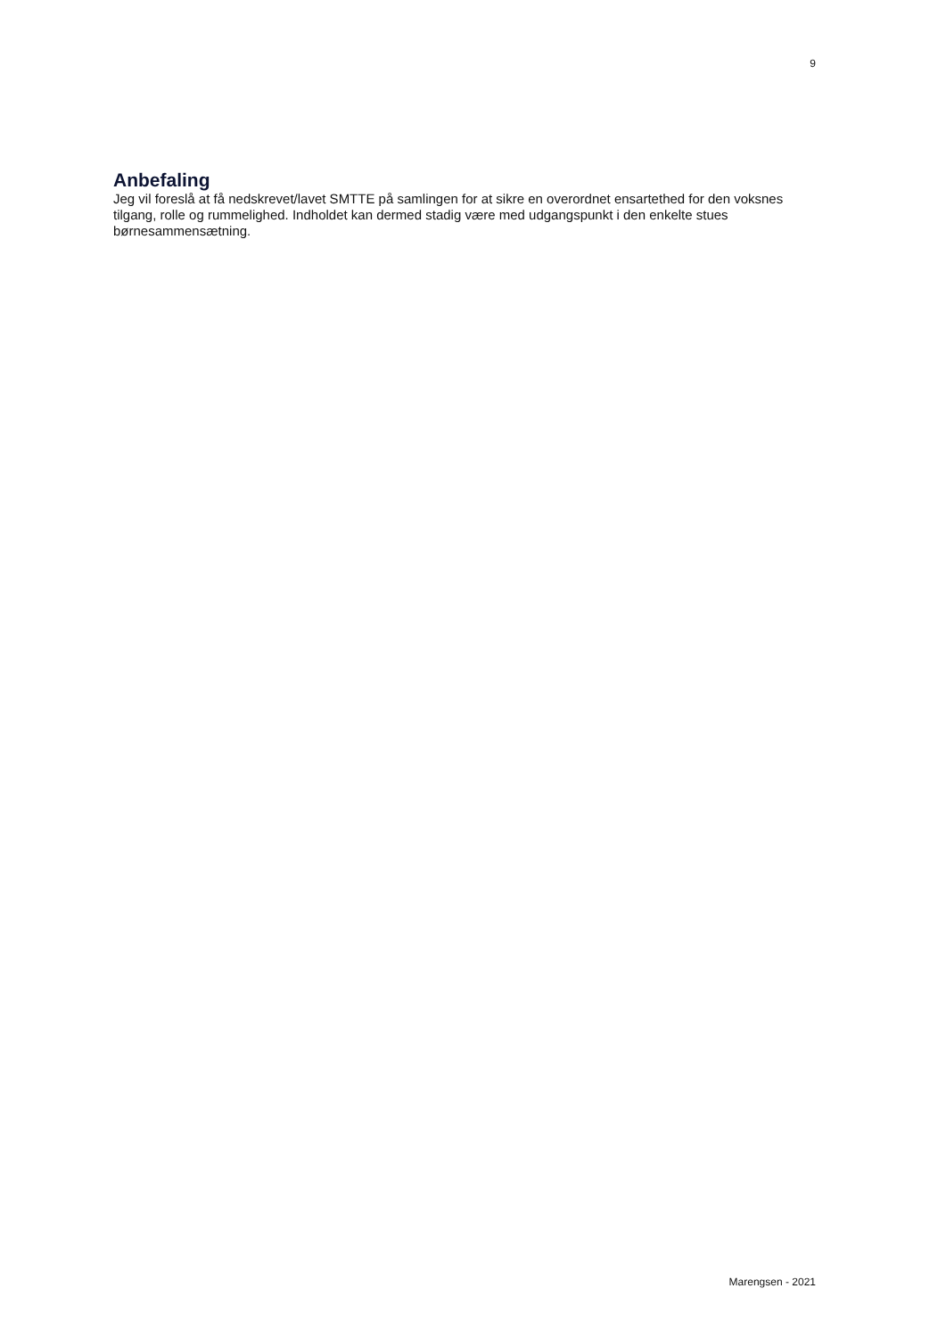9
Anbefaling
Jeg vil foreslå at få nedskrevet/lavet SMTTE på samlingen for at sikre en overordnet ensartethed for den voksnes tilgang, rolle og rummelighed. Indholdet kan dermed stadig være med udgangspunkt i den enkelte stues børnesammensætning.
Marengsen - 2021